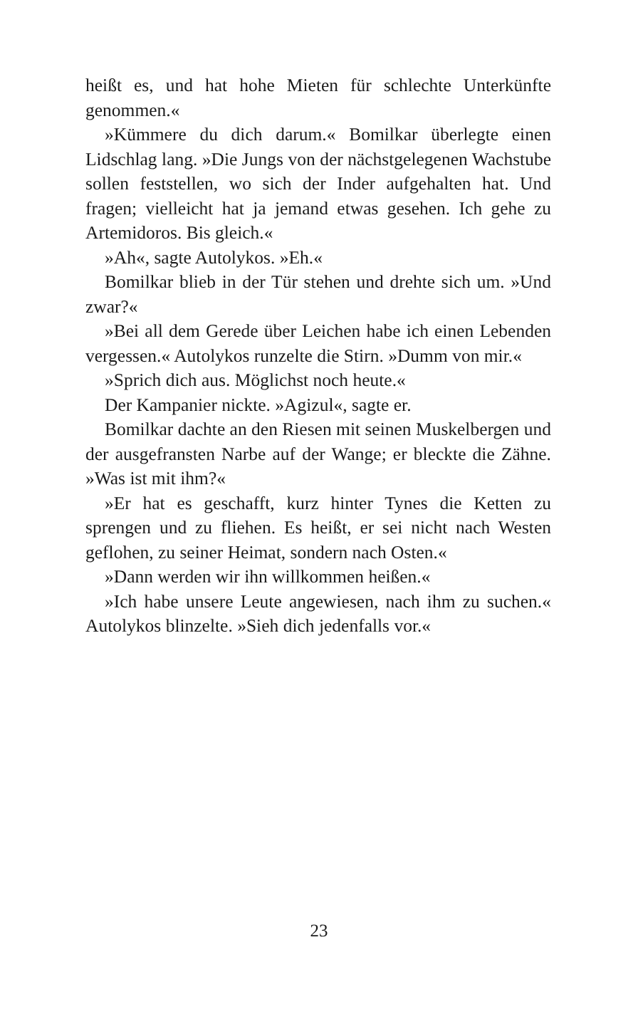heißt es, und hat hohe Mieten für schlechte Unterkünfte genommen.«
»Kümmere du dich darum.« Bomilkar überlegte einen Lidschlag lang. »Die Jungs von der nächstgelegenen Wachstube sollen feststellen, wo sich der Inder aufgehalten hat. Und fragen; vielleicht hat ja jemand etwas gesehen. Ich gehe zu Artemidoros. Bis gleich.«
»Ah«, sagte Autolykos. »Eh.«
Bomilkar blieb in der Tür stehen und drehte sich um. »Und zwar?«
»Bei all dem Gerede über Leichen habe ich einen Lebenden vergessen.« Autolykos runzelte die Stirn. »Dumm von mir.«
»Sprich dich aus. Möglichst noch heute.«
Der Kampanier nickte. »Agizul«, sagte er.
Bomilkar dachte an den Riesen mit seinen Muskelbergen und der ausgefransten Narbe auf der Wange; er bleckte die Zähne. »Was ist mit ihm?«
»Er hat es geschafft, kurz hinter Tynes die Ketten zu sprengen und zu fliehen. Es heißt, er sei nicht nach Westen geflohen, zu seiner Heimat, sondern nach Osten.«
»Dann werden wir ihn willkommen heißen.«
»Ich habe unsere Leute angewiesen, nach ihm zu suchen.« Autolykos blinzelte. »Sieh dich jedenfalls vor.«
23